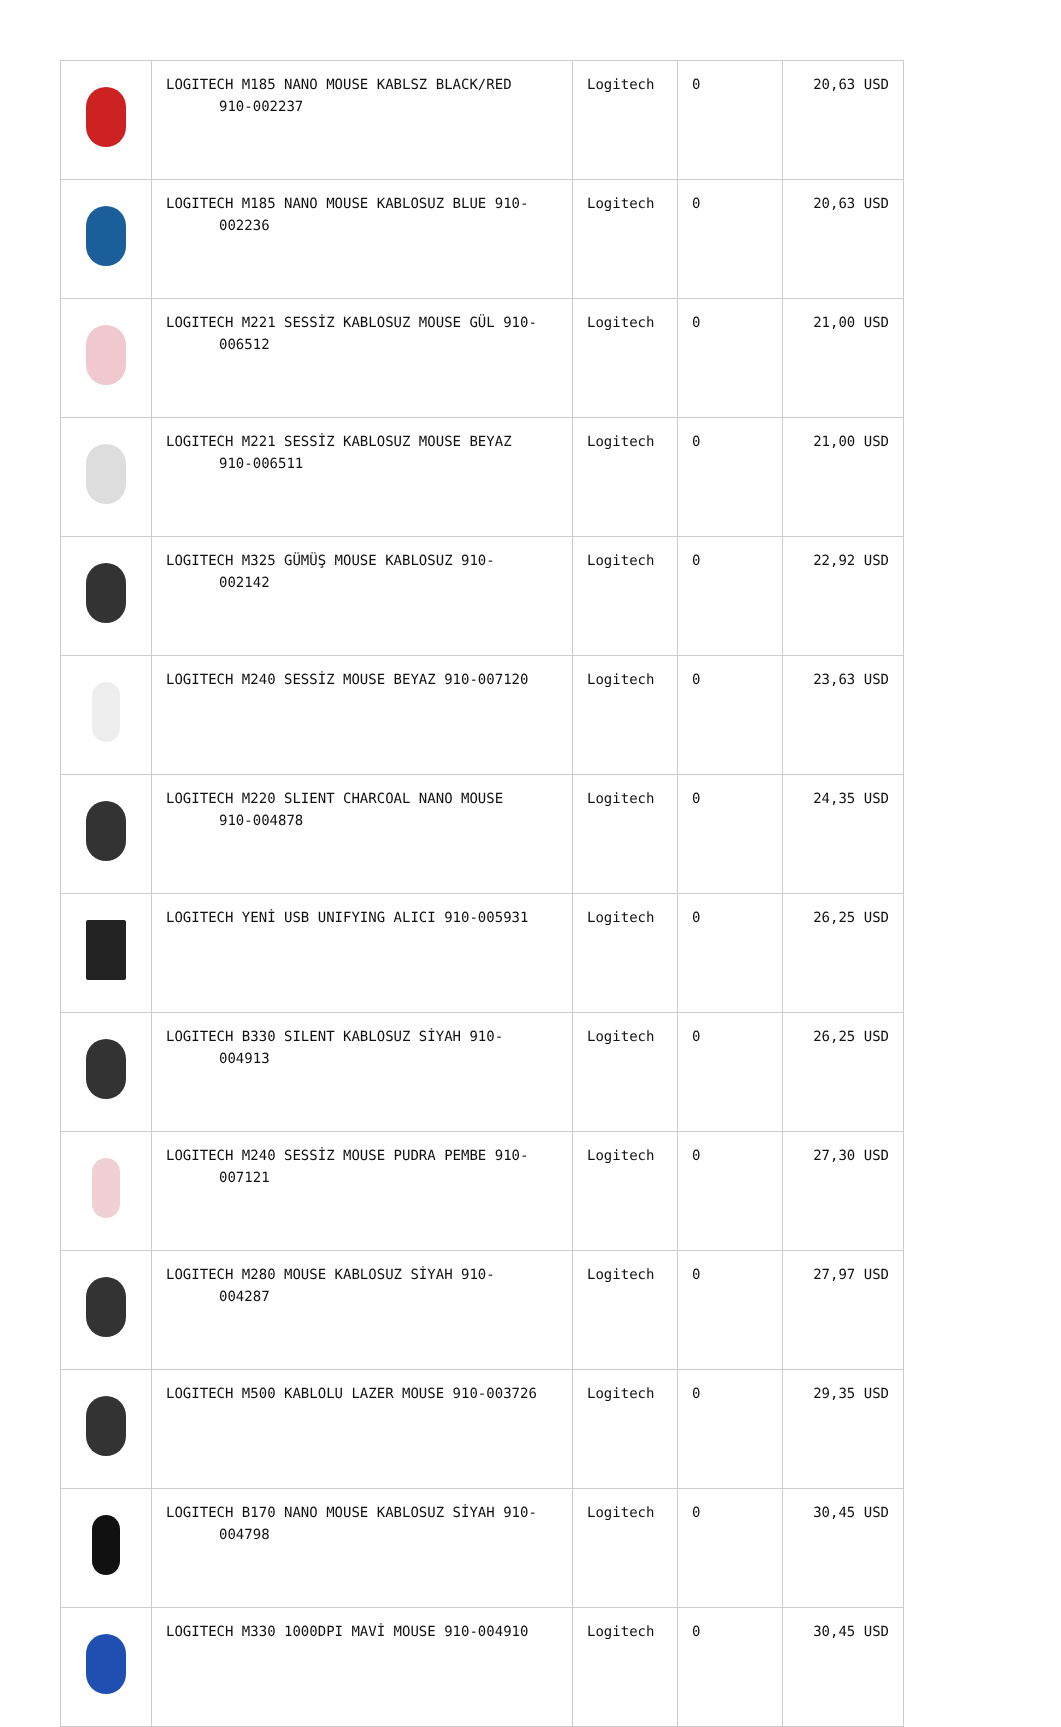| | LOGITECH M185 NANO MOUSE KABLSZ BLACK/RED 910-002237 | Logitech | 0 | 20,63 USD |
| | LOGITECH M185 NANO MOUSE KABLOSUZ BLUE 910- 002236 | Logitech | 0 | 20,63 USD |
| | LOGITECH M221 SESSİZ KABLOSUZ MOUSE GÜL 910- 006512 | Logitech | 0 | 21,00 USD |
| | LOGITECH M221 SESSİZ KABLOSUZ MOUSE BEYAZ 910-006511 | Logitech | 0 | 21,00 USD |
| | LOGITECH M325 GÜMÜŞ MOUSE KABLOSUZ 910- 002142 | Logitech | 0 | 22,92 USD |
| | LOGITECH M240 SESSİZ MOUSE BEYAZ 910-007120 | Logitech | 0 | 23,63 USD |
| | LOGITECH M220 SLIENT CHARCOAL NANO MOUSE 910-004878 | Logitech | 0 | 24,35 USD |
| | LOGITECH YENİ USB UNIFYING ALICI 910-005931 | Logitech | 0 | 26,25 USD |
| | LOGITECH B330 SILENT KABLOSUZ SİYAH 910- 004913 | Logitech | 0 | 26,25 USD |
| | LOGITECH M240 SESSİZ MOUSE PUDRA PEMBE 910- 007121 | Logitech | 0 | 27,30 USD |
| | LOGITECH M280 MOUSE KABLOSUZ SİYAH 910- 004287 | Logitech | 0 | 27,97 USD |
| | LOGITECH M500 KABLOLU LAZER MOUSE 910-003726 | Logitech | 0 | 29,35 USD |
| | LOGITECH B170 NANO MOUSE KABLOSUZ SİYAH 910- 004798 | Logitech | 0 | 30,45 USD |
| | LOGITECH M330 1000DPI MAVİ MOUSE 910-004910 | Logitech | 0 | 30,45 USD |